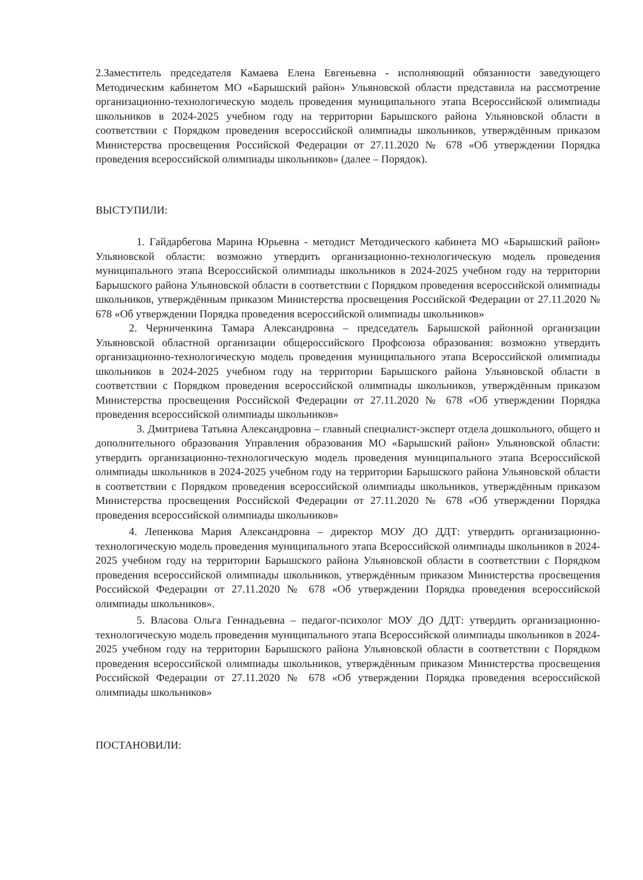2.Заместитель председателя Камаева Елена Евгеньевна - исполняющий обязанности заведующего Методическим кабинетом МО «Барышский район» Ульяновской области представила на рассмотрение организационно-технологическую модель проведения муниципального этапа Всероссийской олимпиады школьников в 2024-2025 учебном году на территории Барышского района Ульяновской области в соответствии с Порядком проведения всероссийской олимпиады школьников, утверждённым приказом Министерства просвещения Российской Федерации от 27.11.2020 № 678 «Об утверждении Порядка проведения всероссийской олимпиады школьников» (далее – Порядок).
ВЫСТУПИЛИ:
1. Гайдарбегова Марина Юрьевна - методист Методического кабинета МО «Барышский район» Ульяновской области: возможно утвердить организационно-технологическую модель проведения муниципального этапа Всероссийской олимпиады школьников в 2024-2025 учебном году на территории Барышского района Ульяновской области в соответствии с Порядком проведения всероссийской олимпиады школьников, утверждённым приказом Министерства просвещения Российской Федерации от 27.11.2020 № 678 «Об утверждении Порядка проведения всероссийской олимпиады школьников»
2. Черниченкина Тамара Александровна – председатель Барышской районной организации Ульяновской областной организации общероссийского Профсоюза образования: возможно утвердить организационно-технологическую модель проведения муниципального этапа Всероссийской олимпиады школьников в 2024-2025 учебном году на территории Барышского района Ульяновской области в соответствии с Порядком проведения всероссийской олимпиады школьников, утверждённым приказом Министерства просвещения Российской Федерации от 27.11.2020 № 678 «Об утверждении Порядка проведения всероссийской олимпиады школьников»
3. Дмитриева Татьяна Александровна – главный специалист-эксперт отдела дошкольного, общего и дополнительного образования Управления образования МО «Барышский район» Ульяновской области: утвердить организационно-технологическую модель проведения муниципального этапа Всероссийской олимпиады школьников в 2024-2025 учебном году на территории Барышского района Ульяновской области в соответствии с Порядком проведения всероссийской олимпиады школьников, утверждённым приказом Министерства просвещения Российской Федерации от 27.11.2020 № 678 «Об утверждении Порядка проведения всероссийской олимпиады школьников»
4. Лепенкова Мария Александровна – директор МОУ ДО ДДТ: утвердить организационно-технологическую модель проведения муниципального этапа Всероссийской олимпиады школьников в 2024-2025 учебном году на территории Барышского района Ульяновской области в соответствии с Порядком проведения всероссийской олимпиады школьников, утверждённым приказом Министерства просвещения Российской Федерации от 27.11.2020 № 678 «Об утверждении Порядка проведения всероссийской олимпиады школьников».
5. Власова Ольга Геннадьевна – педагог-психолог МОУ ДО ДДТ: утвердить организационно-технологическую модель проведения муниципального этапа Всероссийской олимпиады школьников в 2024-2025 учебном году на территории Барышского района Ульяновской области в соответствии с Порядком проведения всероссийской олимпиады школьников, утверждённым приказом Министерства просвещения Российской Федерации от 27.11.2020 № 678 «Об утверждении Порядка проведения всероссийской олимпиады школьников»
ПОСТАНОВИЛИ: